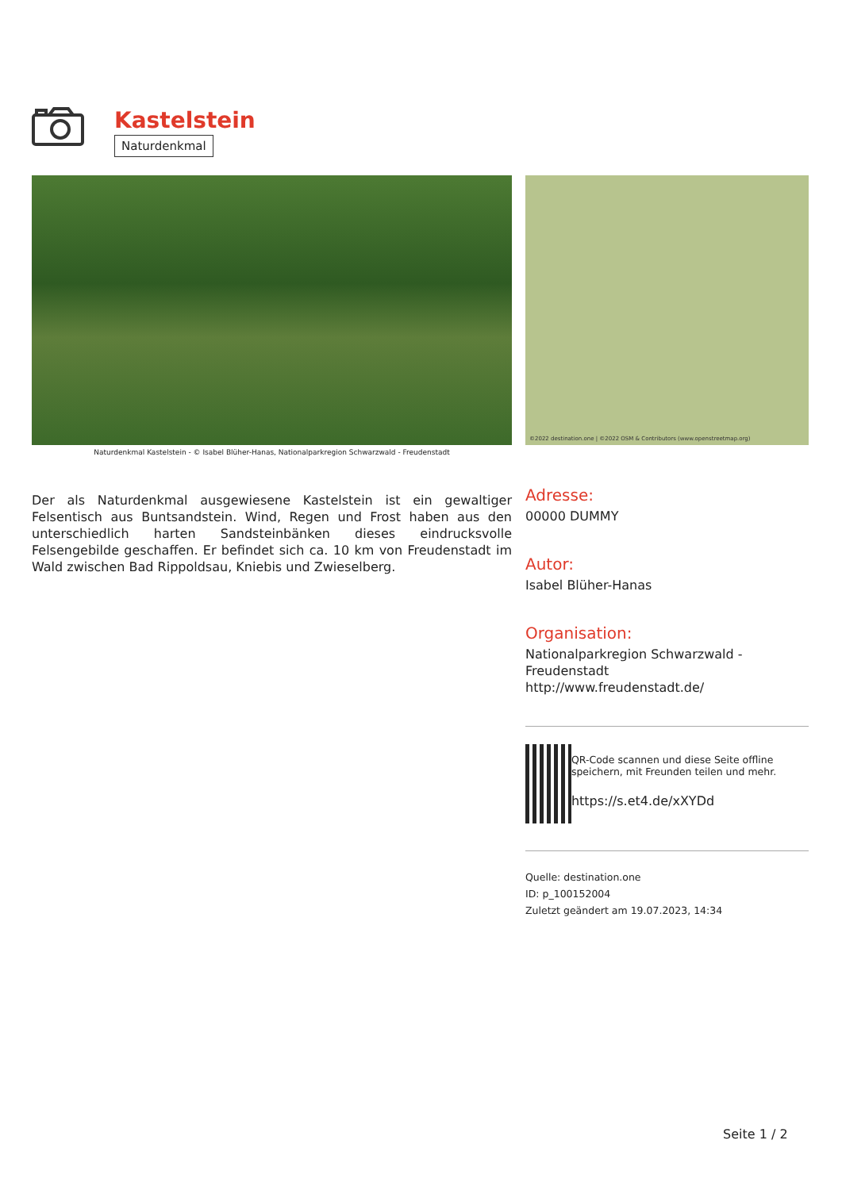Kastelstein
Naturdenkmal
Naturdenkmal Kastelstein - © Isabel Blüher-Hanas, Nationalparkregion Schwarzwald - Freudenstadt
©2022 destination.one | ©2022 OSM & Contributors (www.openstreetmap.org)
Der als Naturdenkmal ausgewiesene Kastelstein ist ein gewaltiger Felsentisch aus Buntsandstein. Wind, Regen und Frost haben aus den unterschiedlich harten Sandsteinbänken dieses eindrucksvolle Felsengebilde geschaffen. Er befindet sich ca. 10 km von Freudenstadt im Wald zwischen Bad Rippoldsau, Kniebis und Zwieselberg.
Adresse:
00000 DUMMY
Autor:
Isabel Blüher-Hanas
Organisation:
Nationalparkregion Schwarzwald - Freudenstadt
http://www.freudenstadt.de/
QR-Code scannen und diese Seite offline speichern, mit Freunden teilen und mehr.
https://s.et4.de/xXYDd
Quelle: destination.one
ID: p_100152004
Zuletzt geändert am 19.07.2023, 14:34
Seite 1 / 2